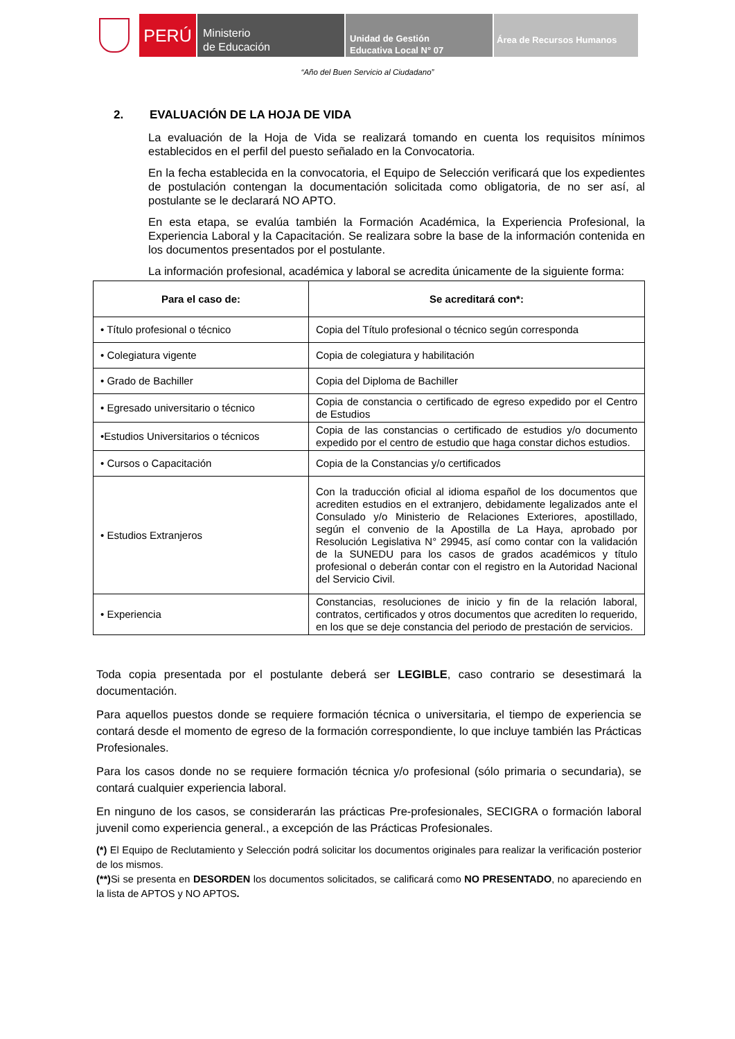PERÚ
Ministerio
de Educación
Unidad de Gestión
Educativa Local N° 07
Área de Recursos Humanos
“Año del Buen Servicio al Ciudadano”
2. EVALUACIÓN DE LA HOJA DE VIDA
La evaluación de la Hoja de Vida se realizará tomando en cuenta los requisitos mínimos establecidos en el perfil del puesto señalado en la Convocatoria.
En la fecha establecida en la convocatoria, el Equipo de Selección verificará que los expedientes de postulación contengan la documentación solicitada como obligatoria, de no ser así, al postulante se le declarará NO APTO.
En esta etapa, se evalúa también la Formación Académica, la Experiencia Profesional, la Experiencia Laboral y la Capacitación. Se realizara sobre la base de la información contenida en los documentos presentados por el postulante.
La información profesional, académica y laboral se acredita únicamente de la siguiente forma:
| Para el caso de: | Se acreditará con*: |
| --- | --- |
| • Título profesional o técnico | Copia del Título profesional o técnico según corresponda |
| • Colegiatura vigente | Copia de colegiatura y habilitación |
| • Grado de Bachiller | Copia del Diploma de Bachiller |
| • Egresado universitario o técnico | Copia de constancia o certificado de egreso expedido por el Centro de Estudios |
| •Estudios Universitarios o técnicos | Copia de las constancias o certificado de estudios y/o documento expedido por el centro de estudio que haga constar dichos estudios. |
| • Cursos o Capacitación | Copia de la Constancias y/o certificados |
| • Estudios Extranjeros | Con la traducción oficial al idioma español de los documentos que acrediten estudios en el extranjero, debidamente legalizados ante el Consulado y/o Ministerio de Relaciones Exteriores, apostillado, según el convenio de la Apostilla de La Haya, aprobado por Resolución Legislativa N° 29945, así como contar con la validación de la SUNEDU para los casos de grados académicos y título profesional o deberán contar con el registro en la Autoridad Nacional del Servicio Civil. |
| • Experiencia | Constancias, resoluciones de inicio y fin de la relación laboral, contratos, certificados y otros documentos que acrediten lo requerido, en los que se deje constancia del periodo de prestación de servicios. |
Toda copia presentada por el postulante deberá ser LEGIBLE, caso contrario se desestimará la documentación.
Para aquellos puestos donde se requiere formación técnica o universitaria, el tiempo de experiencia se contará desde el momento de egreso de la formación correspondiente, lo que incluye también las Prácticas Profesionales.
Para los casos donde no se requiere formación técnica y/o profesional (sólo primaria o secundaria), se contará cualquier experiencia laboral.
En ninguno de los casos, se considerarán las prácticas Pre-profesionales, SECIGRA o formación laboral juvenil como experiencia general., a excepción de las Prácticas Profesionales.
(*) El Equipo de Reclutamiento y Selección podrá solicitar los documentos originales para realizar la verificación posterior de los mismos.
(**) Si se presenta en DESORDEN los documentos solicitados, se calificará como NO PRESENTADO, no apareciendo en la lista de APTOS y NO APTOS.